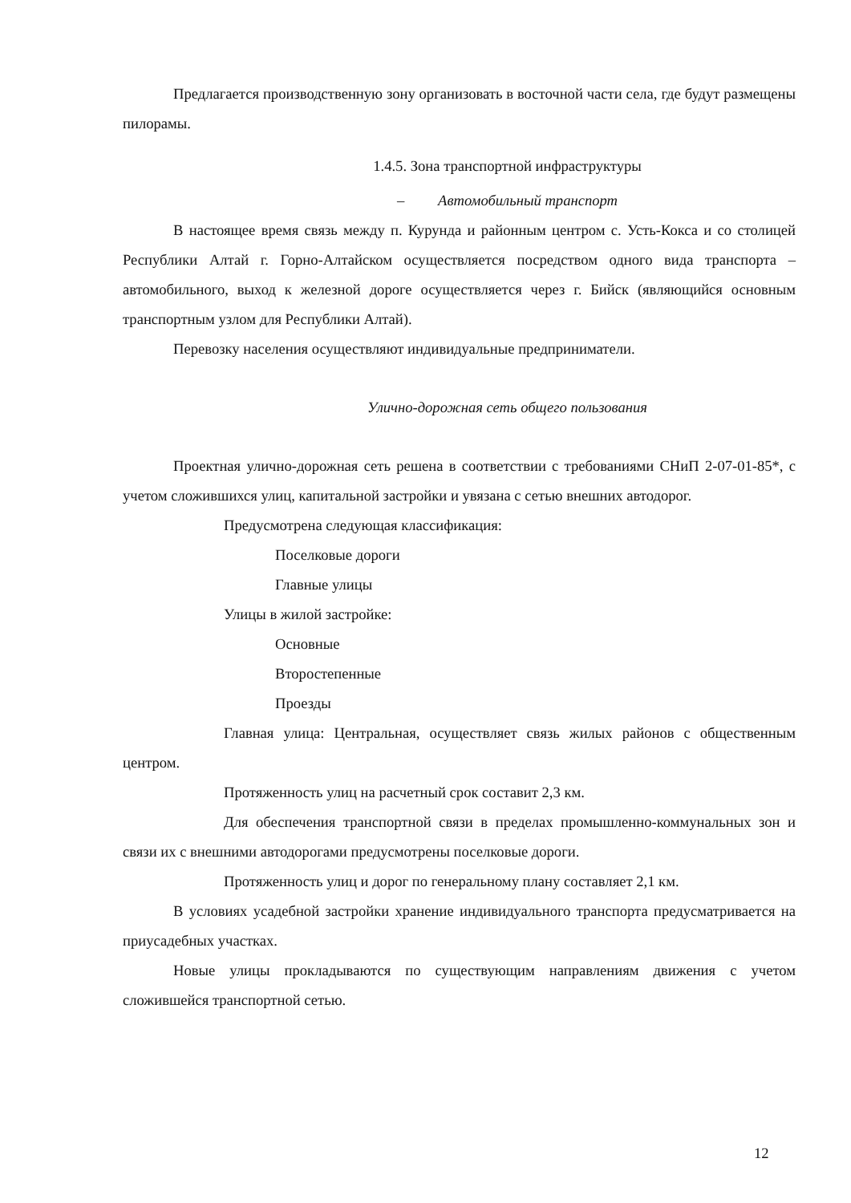Предлагается производственную зону организовать в восточной части села, где будут размещены пилорамы.
1.4.5. Зона транспортной инфраструктуры
– Автомобильный транспорт
В настоящее время связь между п. Курунда и районным центром с. Усть-Кокса и со столицей Республики Алтай г. Горно-Алтайском осуществляется посредством одного вида транспорта – автомобильного, выход к железной дороге осуществляется через г. Бийск (являющийся основным транспортным узлом для Республики Алтай).
Перевозку населения осуществляют индивидуальные предприниматели.
Улично-дорожная сеть общего пользования
Проектная улично-дорожная сеть решена в соответствии с требованиями СНиП 2-07-01-85*, с учетом сложившихся улиц, капитальной застройки и увязана с сетью внешних автодорог.
Предусмотрена следующая классификация:
Поселковые дороги
Главные улицы
Улицы в жилой застройке:
Основные
Второстепенные
Проезды
Главная улица: Центральная, осуществляет связь жилых районов с общественным центром.
Протяженность улиц на расчетный срок составит 2,3 км.
Для обеспечения транспортной связи в пределах промышленно-коммунальных зон и связи их с внешними автодорогами предусмотрены поселковые дороги.
Протяженность улиц и дорог по генеральному плану составляет 2,1 км.
В условиях усадебной застройки хранение индивидуального транспорта предусматривается на приусадебных участках.
Новые улицы прокладываются по существующим направлениям движения с учетом сложившейся транспортной сетью.
12